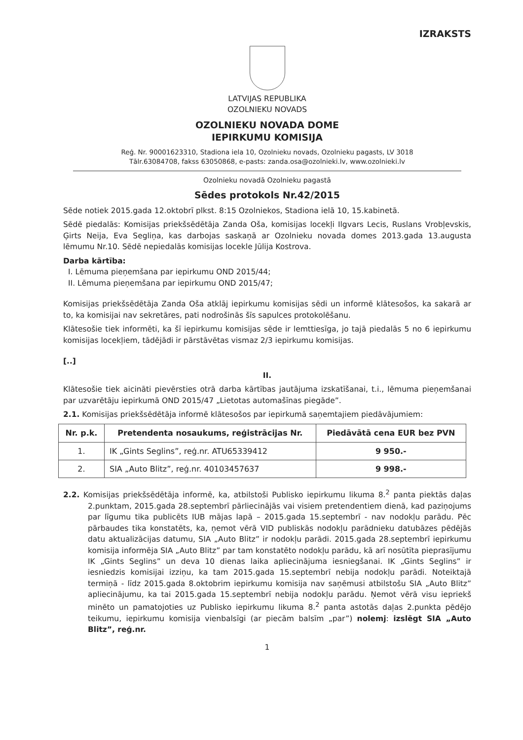IZRAKSTS
LATVIJAS REPUBLIKA
OZOLNIEKU NOVADS
OZOLNIEKU NOVADA DOME
IEPIRKUMU KOMISIJA
Reģ. Nr. 90001623310, Stadiona iela 10, Ozolnieku novads, Ozolnieku pagasts, LV 3018
Tālr.63084708, fakss 63050868, e-pasts: zanda.osa@ozolnieki.lv, www.ozolnieki.lv
Ozolnieku novadā Ozolnieku pagastā
Sēdes protokols Nr.42/2015
Sēde notiek 2015.gada 12.oktobrī plkst. 8:15 Ozolniekos, Stadiona ielā 10, 15.kabinetā.
Sēdē piedalās: Komisijas priekšsēdētāja Zanda Oša, komisijas locekļi Ilgvars Lecis, Ruslans Vrobļevskis, Ģirts Neija, Eva Segliņa, kas darbojas saskaņā ar Ozolnieku novada domes 2013.gada 13.augusta lēmumu Nr.10. Sēdē nepiedalās komisijas locekle Jūlija Kostrova.
Darba kārtība:
I. Lēmuma pieņemšana par iepirkumu OND 2015/44;
II. Lēmuma pieņemšana par iepirkumu OND 2015/47;
Komisijas priekšsēdētāja Zanda Oša atklāj iepirkumu komisijas sēdi un informē klātesošos, ka sakarā ar to, ka komisijai nav sekretāres, pati nodrošinās šīs sapulces protokolēšanu.
Klātesošie tiek informēti, ka šī iepirkumu komisijas sēde ir lemttiesīga, jo tajā piedalās 5 no 6 iepirkumu komisijas locekļiem, tādējādi ir pārstāvētas vismaz 2/3 iepirkumu komisijas.
[..]
II.
Klātesošie tiek aicināti pievērsties otrā darba kārtības jautājuma izskatīšanai, t.i., lēmuma pieņemšanai par uzvarētāju iepirkumā OND 2015/47 „Lietotas automašīnas piegāde”.
2.1. Komisijas priekšsēdētāja informē klātesošos par iepirkumā saņemtajiem piedāvājumiem:
| Nr. p.k. | Pretendenta nosaukums, reģistrācijas Nr. | Piedāvātā cena EUR bez PVN |
| --- | --- | --- |
| 1. | IK „Gints Seglins”, reģ.nr. ATU65339412 | 9 950.- |
| 2. | SIA „Auto Blitz”, reģ.nr. 40103457637 | 9 998.- |
2.2. Komisijas priekšsēdētāja informē, ka, atbilstoši Publisko iepirkumu likuma 8.<sup>2</sup> panta piektās daļas 2.punktam, 2015.gada 28.septembrī pārliecinājās vai visiem pretendentiem dienā, kad paziņojums par līgumu tika publicēts IUB mājas lapā – 2015.gada 15.septembrī - nav nodokļu parādu. Pēc pārbaudes tika konstatēts, ka, ņemot vērā VID publiskās nodokļu parādnieku datubāzes pēdējās datu aktualizācijas datumu, SIA „Auto Blitz” ir nodokļu parādi. 2015.gada 28.septembrī iepirkumu komisija informēja SIA „Auto Blitz” par tam konstatēto nodokļu parādu, kā arī nosūtīta pieprasījumu IK „Gints Seglins” un deva 10 dienas laika apliecinājuma iesniegšanai. IK „Gints Seglins” ir iesniedzis komisijai izziņu, ka tam 2015.gada 15.septembrī nebija nodokļu parādi. Noteiktajā termiņā - līdz 2015.gada 8.oktobrim iepirkumu komisija nav saņēmusi atbilstošu SIA „Auto Blitz” apliecinājumu, ka tai 2015.gada 15.septembrī nebija nodokļu parādu. Ņemot vērā visu iepriekš minēto un pamatojoties uz Publisko iepirkumu likuma 8.<sup>2</sup> panta astotās daļas 2.punkta pēdējo teikumu, iepirkumu komisija vienbalsīgi (ar piecām balsīm „par”) nolemj: izslēgt SIA „Auto Blitz”, reģ.nr.
1